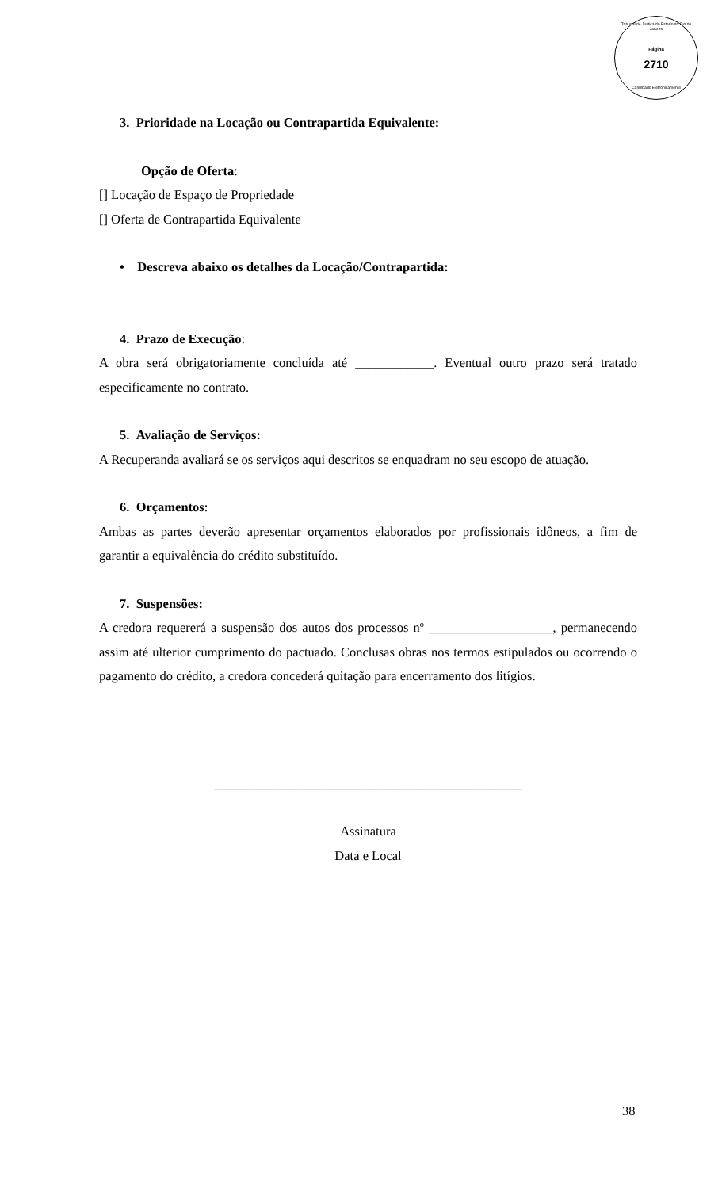Tribunal de Justiça do Estado do Rio de Janeiro
Página
2710
Carimbado Eletronicamente
3. Prioridade na Locação ou Contrapartida Equivalente:
Opção de Oferta:
[] Locação de Espaço de Propriedade
[] Oferta de Contrapartida Equivalente
• Descreva abaixo os detalhes da Locação/Contrapartida:
4. Prazo de Execução:
A obra será obrigatoriamente concluída até ____________. Eventual outro prazo será tratado especificamente no contrato.
5. Avaliação de Serviços:
A Recuperanda avaliará se os serviços aqui descritos se enquadram no seu escopo de atuação.
6. Orçamentos:
Ambas as partes deverão apresentar orçamentos elaborados por profissionais idôneos, a fim de garantir a equivalência do crédito substituído.
7. Suspensões:
A credora requererá a suspensão dos autos dos processos nº ___________________, permanecendo assim até ulterior cumprimento do pactuado. Conclusas obras nos termos estipulados ou ocorrendo o pagamento do crédito, a credora concederá quitação para encerramento dos litígios.
_______________________________________________
Assinatura
Data e Local
38